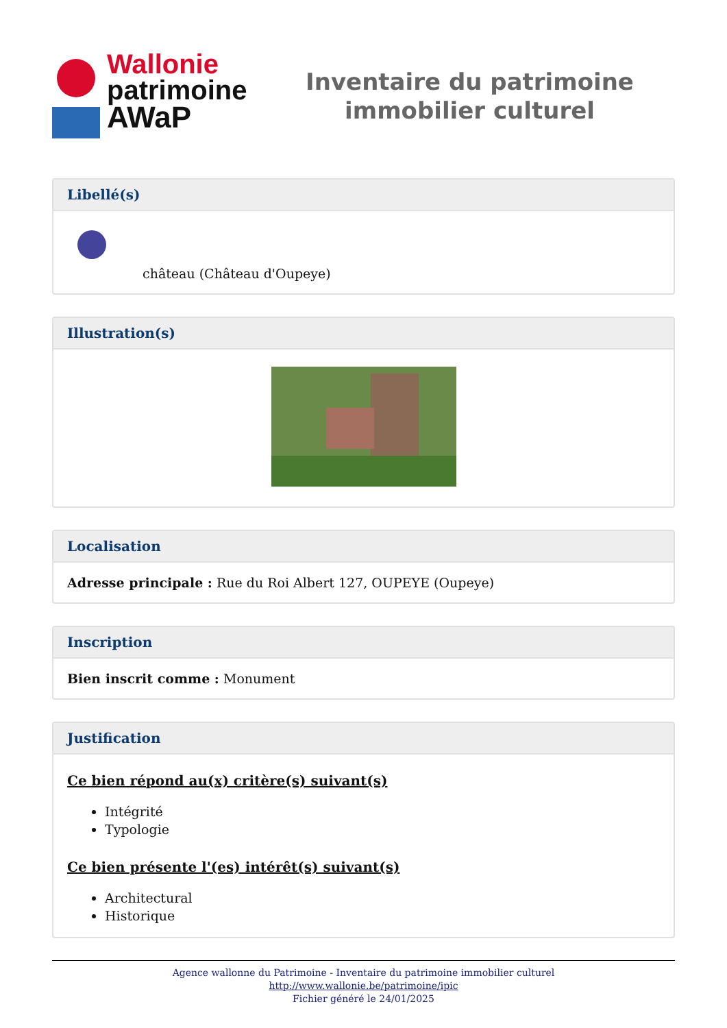Wallonie
patrimoine
AWaP
Inventaire du patrimoine
immobilier culturel
Libellé(s)
château (Château d'Oupeye)
Illustration(s)
Localisation
Adresse principale : Rue du Roi Albert 127, OUPEYE (Oupeye)
Inscription
Bien inscrit comme : Monument
Justification
Ce bien répond au(x) critère(s) suivant(s)
Intégrité
Typologie
Ce bien présente l'(es) intérêt(s) suivant(s)
Architectural
Historique
Agence wallonne du Patrimoine - Inventaire du patrimoine immobilier culturel
http://www.wallonie.be/patrimoine/ipic
Fichier généré le 24/01/2025